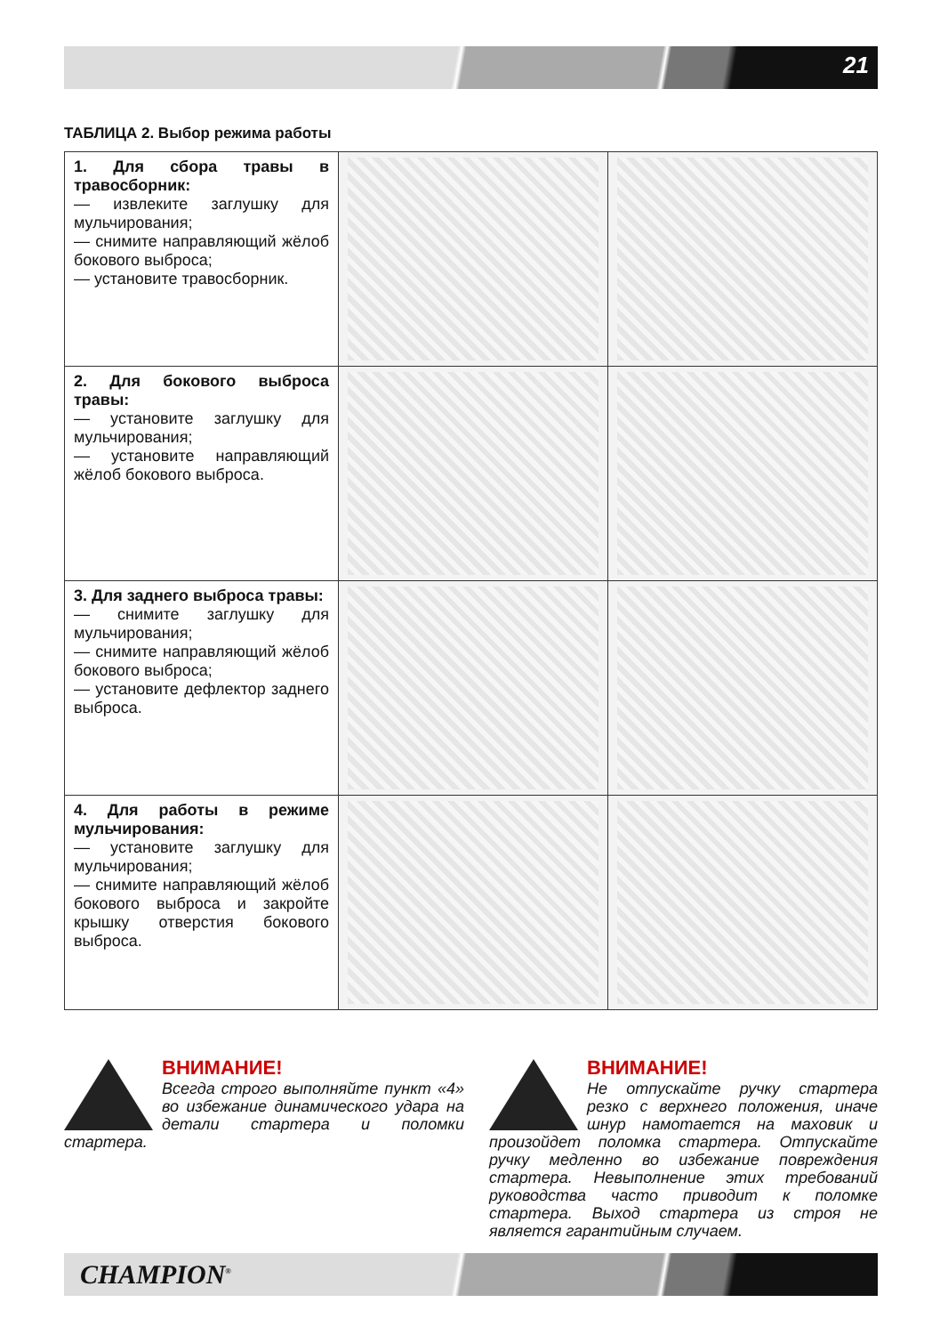21
ТАБЛИЦА 2. Выбор режима работы
| 1. Для сбора травы в травосборник: — извлеките заглушку для мульчирования; — снимите направляющий жёлоб бокового выброса; — установите травосборник. | | |
| 2. Для бокового выброса травы: — установите заглушку для мульчирования; — установите направляющий жёлоб бокового выброса. | | |
| 3. Для заднего выброса травы: — снимите заглушку для мульчирования; — снимите направляющий жёлоб бокового выброса; — установите дефлектор заднего выброса. | | |
| 4. Для работы в режиме мульчирования: — установите заглушку для мульчирования; — снимите направляющий жёлоб бокового выброса и закройте крышку отверстия бокового выброса. | | |
ВНИМАНИЕ!
Всегда строго выполняйте пункт «4» во избежание динамического удара на детали стартера и поломки стартера.
ВНИМАНИЕ!
Не отпускайте ручку стартера резко с верхнего положения, иначе шнур намотается на маховик и произойдет поломка стартера. Отпускайте ручку медленно во избежание повреждения стартера. Невыполнение этих требований руководства часто приводит к поломке стартера. Выход стартера из строя не является гарантийным случаем.
CHAMPION<sup>®</sup>